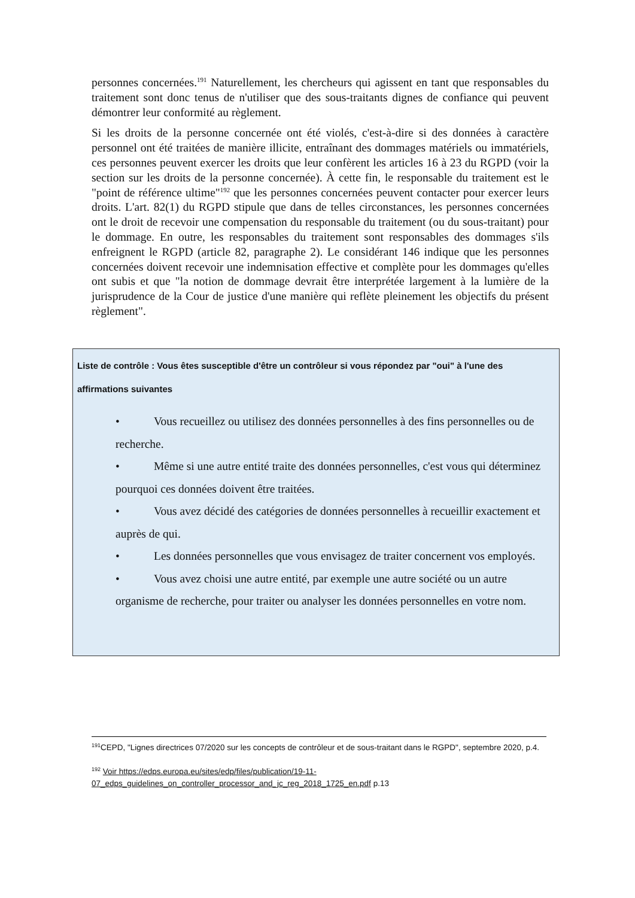personnes concernées.<sup>191</sup> Naturellement, les chercheurs qui agissent en tant que responsables du traitement sont donc tenus de n'utiliser que des sous-traitants dignes de confiance qui peuvent démontrer leur conformité au règlement.
Si les droits de la personne concernée ont été violés, c'est-à-dire si des données à caractère personnel ont été traitées de manière illicite, entraînant des dommages matériels ou immatériels, ces personnes peuvent exercer les droits que leur confèrent les articles 16 à 23 du RGPD (voir la section sur les droits de la personne concernée). À cette fin, le responsable du traitement est le "point de référence ultime"<sup>192</sup> que les personnes concernées peuvent contacter pour exercer leurs droits. L'art. 82(1) du RGPD stipule que dans de telles circonstances, les personnes concernées ont le droit de recevoir une compensation du responsable du traitement (ou du sous-traitant) pour le dommage. En outre, les responsables du traitement sont responsables des dommages s'ils enfreignent le RGPD (article 82, paragraphe 2). Le considérant 146 indique que les personnes concernées doivent recevoir une indemnisation effective et complète pour les dommages qu'elles ont subis et que "la notion de dommage devrait être interprétée largement à la lumière de la jurisprudence de la Cour de justice d'une manière qui reflète pleinement les objectifs du présent règlement".
Liste de contrôle : Vous êtes susceptible d'être un contrôleur si vous répondez par "oui" à l'une des affirmations suivantes
• Vous recueillez ou utilisez des données personnelles à des fins personnelles ou de recherche.
• Même si une autre entité traite des données personnelles, c'est vous qui déterminez pourquoi ces données doivent être traitées.
• Vous avez décidé des catégories de données personnelles à recueillir exactement et auprès de qui.
• Les données personnelles que vous envisagez de traiter concernent vos employés.
• Vous avez choisi une autre entité, par exemple une autre société ou un autre organisme de recherche, pour traiter ou analyser les données personnelles en votre nom.
<sup>191</sup>CEPD, "Lignes directrices 07/2020 sur les concepts de contrôleur et de sous-traitant dans le RGPD", septembre 2020, p.4.
<sup>192</sup> Voir https://edps.europa.eu/sites/edp/files/publication/19-11-07_edps_guidelines_on_controller_processor_and_jc_reg_2018_1725_en.pdf p.13